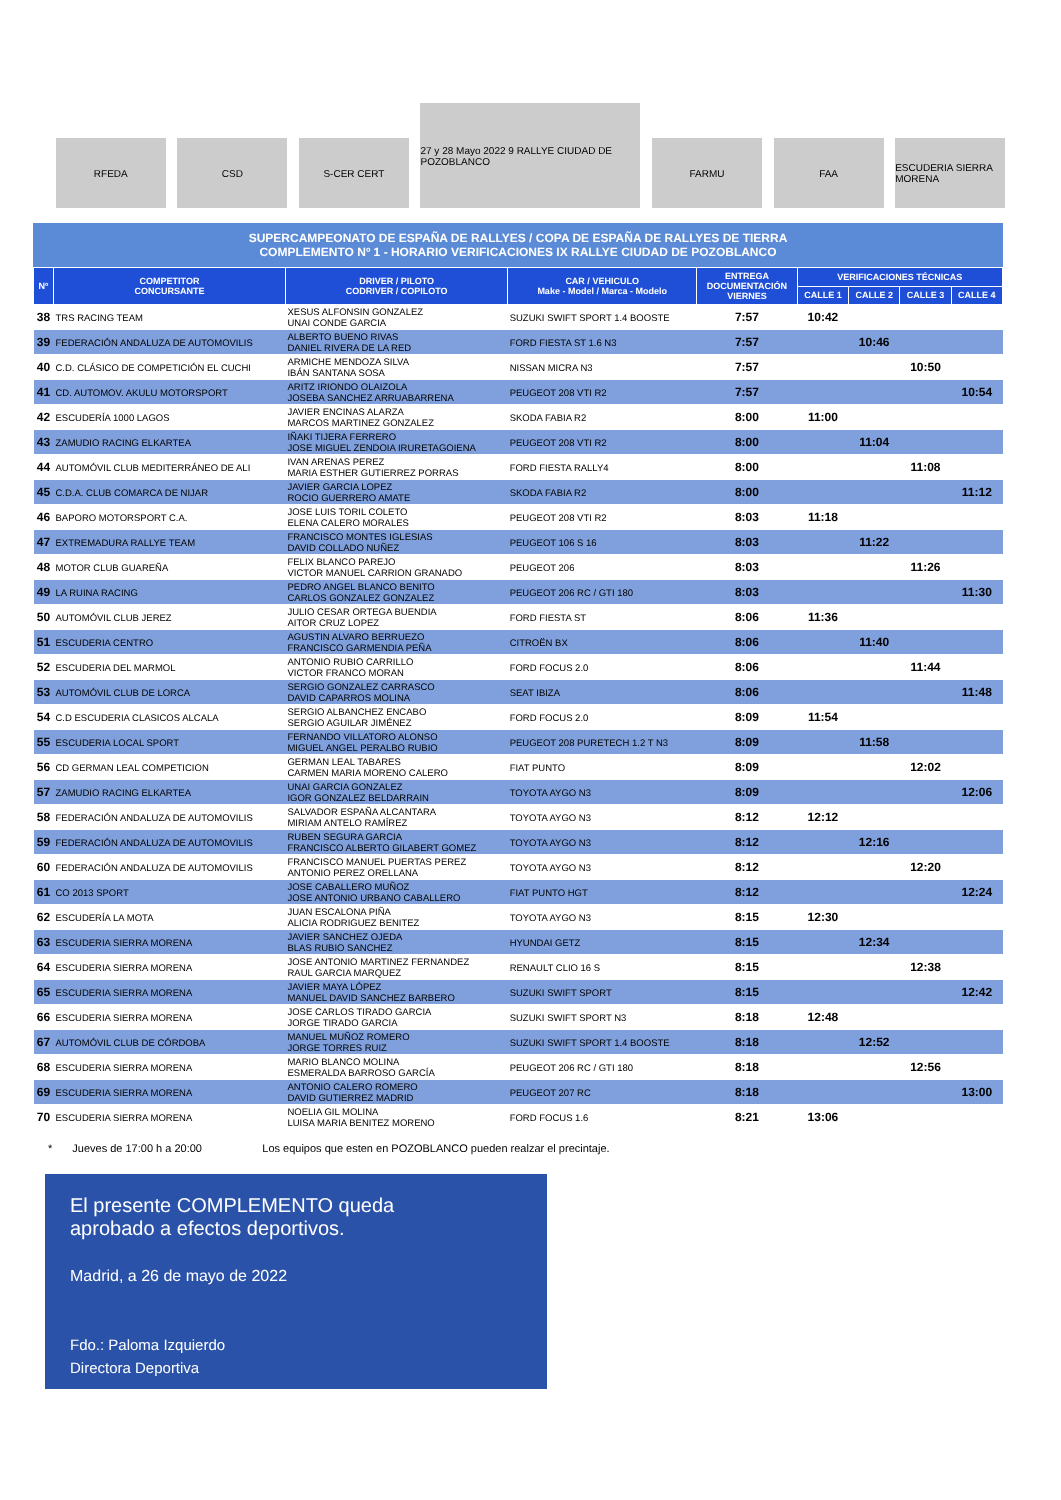RFEDA
CSD
S-CER CERT
27 y 28 Mayo 2022 9 RALLYE CIUDAD DE POZOBLANCO
FARMU
FAA
ESCUDERIA SIERRA MORENA
SUPERCAMPEONATO DE ESPAÑA DE RALLYES / COPA DE ESPAÑA DE RALLYES DE TIERRA
COMPLEMENTO Nº 1 - HORARIO VERIFICACIONES IX RALLYE CIUDAD DE POZOBLANCO
| Nº | COMPETITOR CONCURSANTE | DRIVER / PILOTO CODRIVER / COPILOTO | CAR / VEHICULO Make - Model / Marca - Modelo | ENTREGA DOCUMENTACIÓN VIERNES | VERIFICACIONES TÉCNICAS | | | |
| --- | --- | --- | --- | --- | --- | --- | --- | --- |
| | | | | | CALLE 1 | CALLE 2 | CALLE 3 | CALLE 4 |
| 38 | TRS RACING TEAM | XESUS ALFONSIN GONZALEZ UNAI CONDE GARCIA | SUZUKI SWIFT SPORT 1.4 BOOSTE | 7:57 | 10:42 | | | |
| 39 | FEDERACIÓN ANDALUZA DE AUTOMOVILIS | ALBERTO BUENO RIVAS DANIEL RIVERA DE LA RED | FORD FIESTA ST 1.6 N3 | 7:57 | | 10:46 | | |
| 40 | C.D. CLÁSICO DE COMPETICIÓN EL CUCHI | ARMICHE MENDOZA SILVA IBÁN SANTANA SOSA | NISSAN MICRA N3 | 7:57 | | | 10:50 | |
| 41 | CD. AUTOMOV. AKULU MOTORSPORT | ARITZ IRIONDO OLAIZOLA JOSEBA SANCHEZ ARRUABARRENA | PEUGEOT 208 VTI R2 | 7:57 | | | | 10:54 |
| 42 | ESCUDERÍA 1000 LAGOS | JAVIER ENCINAS ALARZA MARCOS MARTINEZ GONZALEZ | SKODA FABIA R2 | 8:00 | 11:00 | | | |
| 43 | ZAMUDIO RACING ELKARTEA | IÑAKI TIJERA FERRERO JOSE MIGUEL ZENDOIA IRURETAGOIENA | PEUGEOT 208 VTI R2 | 8:00 | | 11:04 | | |
| 44 | AUTOMÓVIL CLUB MEDITERRÁNEO DE ALI | IVAN ARENAS PEREZ MARIA ESTHER GUTIERREZ PORRAS | FORD FIESTA RALLY4 | 8:00 | | | 11:08 | |
| 45 | C.D.A. CLUB COMARCA DE NIJAR | JAVIER GARCIA LOPEZ ROCIO GUERRERO AMATE | SKODA FABIA R2 | 8:00 | | | | 11:12 |
| 46 | BAPORO MOTORSPORT C.A. | JOSE LUIS TORIL COLETO ELENA CALERO MORALES | PEUGEOT 208 VTI R2 | 8:03 | 11:18 | | | |
| 47 | EXTREMADURA RALLYE TEAM | FRANCISCO MONTES IGLESIAS DAVID COLLADO NUÑEZ | PEUGEOT 106 S 16 | 8:03 | | 11:22 | | |
| 48 | MOTOR CLUB GUAREÑA | FELIX BLANCO PAREJO VICTOR MANUEL CARRION GRANADO | PEUGEOT 206 | 8:03 | | | 11:26 | |
| 49 | LA RUINA RACING | PEDRO ANGEL BLANCO BENITO CARLOS GONZALEZ GONZALEZ | PEUGEOT 206 RC / GTI 180 | 8:03 | | | | 11:30 |
| 50 | AUTOMÓVIL CLUB JEREZ | JULIO CESAR ORTEGA BUENDIA AITOR CRUZ LOPEZ | FORD FIESTA ST | 8:06 | 11:36 | | | |
| 51 | ESCUDERIA CENTRO | AGUSTIN ALVARO BERRUEZO FRANCISCO GARMENDIA PEÑA | CITROËN BX | 8:06 | | 11:40 | | |
| 52 | ESCUDERIA DEL MARMOL | ANTONIO RUBIO CARRILLO VICTOR FRANCO MORAN | FORD FOCUS 2.0 | 8:06 | | | 11:44 | |
| 53 | AUTOMÓVIL CLUB DE LORCA | SERGIO GONZALEZ CARRASCO DAVID CAPARROS MOLINA | SEAT IBIZA | 8:06 | | | | 11:48 |
| 54 | C.D ESCUDERIA CLASICOS ALCALA | SERGIO ALBANCHEZ ENCABO SERGIO AGUILAR JIMÉNEZ | FORD FOCUS 2.0 | 8:09 | 11:54 | | | |
| 55 | ESCUDERIA LOCAL SPORT | FERNANDO VILLATORO ALONSO MIGUEL ANGEL PERALBO RUBIO | PEUGEOT 208 PURETECH 1.2 T N3 | 8:09 | | 11:58 | | |
| 56 | CD GERMAN LEAL COMPETICION | GERMAN LEAL TABARES CARMEN MARIA MORENO CALERO | FIAT PUNTO | 8:09 | | | 12:02 | |
| 57 | ZAMUDIO RACING ELKARTEA | UNAI GARCIA GONZALEZ IGOR GONZALEZ BELDARRAIN | TOYOTA AYGO N3 | 8:09 | | | | 12:06 |
| 58 | FEDERACIÓN ANDALUZA DE AUTOMOVILIS | SALVADOR ESPAÑA ALCANTARA MIRIAM ANTELO RAMÍREZ | TOYOTA AYGO N3 | 8:12 | 12:12 | | | |
| 59 | FEDERACIÓN ANDALUZA DE AUTOMOVILIS | RUBEN SEGURA GARCIA FRANCISCO ALBERTO GILABERT GOMEZ | TOYOTA AYGO N3 | 8:12 | | 12:16 | | |
| 60 | FEDERACIÓN ANDALUZA DE AUTOMOVILIS | FRANCISCO MANUEL PUERTAS PEREZ ANTONIO PEREZ ORELLANA | TOYOTA AYGO N3 | 8:12 | | | 12:20 | |
| 61 | CO 2013 SPORT | JOSE CABALLERO MUÑOZ JOSE ANTONIO URBANO CABALLERO | FIAT PUNTO HGT | 8:12 | | | | 12:24 |
| 62 | ESCUDERÍA LA MOTA | JUAN ESCALONA PIÑA ALICIA RODRIGUEZ BENITEZ | TOYOTA AYGO N3 | 8:15 | 12:30 | | | |
| 63 | ESCUDERIA SIERRA MORENA | JAVIER SANCHEZ OJEDA BLAS RUBIO SANCHEZ | HYUNDAI GETZ | 8:15 | | 12:34 | | |
| 64 | ESCUDERIA SIERRA MORENA | JOSE ANTONIO MARTINEZ FERNANDEZ RAUL GARCIA MARQUEZ | RENAULT CLIO 16 S | 8:15 | | | 12:38 | |
| 65 | ESCUDERIA SIERRA MORENA | JAVIER MAYA LÓPEZ MANUEL DAVID SANCHEZ BARBERO | SUZUKI SWIFT SPORT | 8:15 | | | | 12:42 |
| 66 | ESCUDERIA SIERRA MORENA | JOSE CARLOS TIRADO GARCIA JORGE TIRADO GARCIA | SUZUKI SWIFT SPORT N3 | 8:18 | 12:48 | | | |
| 67 | AUTOMÓVIL CLUB DE CÓRDOBA | MANUEL MUÑOZ ROMERO JORGE TORRES RUIZ | SUZUKI SWIFT SPORT 1.4 BOOSTE | 8:18 | | 12:52 | | |
| 68 | ESCUDERIA SIERRA MORENA | MARIO BLANCO MOLINA ESMERALDA BARROSO GARCÍA | PEUGEOT 206 RC / GTI 180 | 8:18 | | | 12:56 | |
| 69 | ESCUDERIA SIERRA MORENA | ANTONIO CALERO ROMERO DAVID GUTIERREZ MADRID | PEUGEOT 207 RC | 8:18 | | | | 13:00 |
| 70 | ESCUDERIA SIERRA MORENA | NOELIA GIL MOLINA LUISA MARIA BENITEZ MORENO | FORD FOCUS 1.6 | 8:21 | 13:06 | | | |
* Jueves de 17:00 h a 20:00 Los equipos que esten en POZOBLANCO pueden realzar el precintaje.
El presente COMPLEMENTO queda
aprobado a efectos deportivos.
Madrid, a 26 de mayo de 2022
Fdo.: Paloma Izquierdo
Directora Deportiva